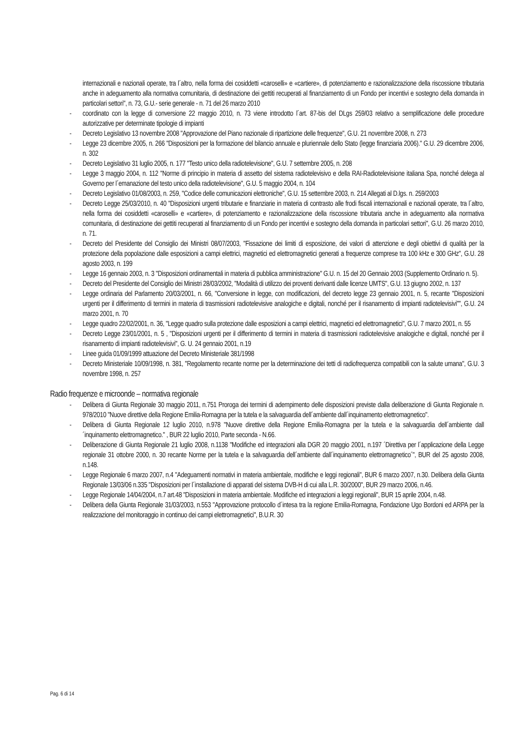internazionali e nazionali operate, tra l´altro, nella forma dei cosiddetti «caroselli» e «cartiere», di potenziamento e razionalizzazione della riscossione tributaria anche in adeguamento alla normativa comunitaria, di destinazione dei gettiti recuperati al finanziamento di un Fondo per incentivi e sostegno della domanda in particolari settori", n. 73, G.U.- serie generale - n. 71 del 26 marzo 2010
- coordinato con la legge di conversione 22 maggio 2010, n. 73 viene introdotto l´art. 87-bis del DLgs 259/03 relativo a semplificazione delle procedure autorizzative per determinate tipologie di impianti
- Decreto Legislativo 13 novembre 2008 "Approvazione del Piano nazionale di ripartizione delle frequenze", G.U. 21 novembre 2008, n. 273
- Legge 23 dicembre 2005, n. 266 "Disposizioni per la formazione del bilancio annuale e pluriennale dello Stato (legge finanziaria 2006)." G.U. 29 dicembre 2006, n. 302
- Decreto Legislativo 31 luglio 2005, n. 177 "Testo unico della radiotelevisione", G.U. 7 settembre 2005, n. 208
- Legge 3 maggio 2004, n. 112 "Norme di principio in materia di assetto del sistema radiotelevisivo e della RAI-Radiotelevisione italiana Spa, nonché delega al Governo per l´emanazione del testo unico della radiotelevisione", G.U. 5 maggio 2004, n. 104
- Decreto Legislativo 01/08/2003, n. 259, "Codice delle comunicazioni elettroniche", G.U. 15 settembre 2003, n. 214 Allegati al D.lgs. n. 259/2003
- Decreto Legge 25/03/2010, n. 40 "Disposizioni urgenti tributarie e finanziarie in materia di contrasto alle frodi fiscali internazionali e nazionali operate, tra l´altro, nella forma dei cosiddetti «caroselli» e «cartiere», di potenziamento e razionalizzazione della riscossione tributaria anche in adeguamento alla normativa comunitaria, di destinazione dei gettiti recuperati al finanziamento di un Fondo per incentivi e sostegno della domanda in particolari settori", G.U. 26 marzo 2010, n. 71.
- Decreto del Presidente del Consiglio dei Ministri 08/07/2003, "Fissazione dei limiti di esposizione, dei valori di attenzione e degli obiettivi di qualità per la protezione della popolazione dalle esposizioni a campi elettrici, magnetici ed elettromagnetici generati a frequenze comprese tra 100 kHz e 300 GHz", G.U. 28 agosto 2003, n. 199
- Legge 16 gennaio 2003, n. 3 "Disposizioni ordinamentali in materia di pubblica amministrazione" G.U. n. 15 del 20 Gennaio 2003 (Supplemento Ordinario n. 5).
- Decreto del Presidente del Consiglio dei Ministri 28/03/2002, "Modalità di utilizzo dei proventi derivanti dalle licenze UMTS", G.U. 13 giugno 2002, n. 137
- Legge ordinaria del Parlamento 20/03/2001, n. 66, "Conversione in legge, con modificazioni, del decreto legge 23 gennaio 2001, n. 5, recante "Disposizioni urgenti per il differimento di termini in materia di trasmissioni radiotelevisive analogiche e digitali, nonché per il risanamento di impianti radiotelevisivi"", G.U. 24 marzo 2001, n. 70
- Legge quadro 22/02/2001, n. 36, "Legge quadro sulla protezione dalle esposizioni a campi elettrici, magnetici ed elettromagnetici", G.U. 7 marzo 2001, n. 55
- Decreto Legge 23/01/2001, n. 5 , "Disposizioni urgenti per il differimento di termini in materia di trasmissioni radiotelevisive analogiche e digitali, nonché per il risanamento di impianti radiotelevisivi", G. U. 24 gennaio 2001, n.19
- Linee guida 01/09/1999 attuazione del Decreto Ministeriale 381/1998
- Decreto Ministeriale 10/09/1998, n. 381, "Regolamento recante norme per la determinazione dei tetti di radiofrequenza compatibili con la salute umana", G.U. 3 novembre 1998, n. 257
Radio frequenze e microonde – normativa regionale
- Delibera di Giunta Regionale 30 maggio 2011, n.751 Proroga dei termini di adempimento delle disposizioni previste dalla deliberazione di Giunta Regionale n. 978/2010 "Nuove direttive della Regione Emilia-Romagna per la tutela e la salvaguardia dell´ambiente dall´inquinamento elettromagnetico".
- Delibera di Giunta Regionale 12 luglio 2010, n.978 "Nuove direttive della Regione Emilia-Romagna per la tutela e la salvaguardia dell´ambiente dall´inquinamento elettromagnetico." , BUR 22 luglio 2010, Parte seconda - N.66.
- Deliberazione di Giunta Regionale 21 luglio 2008, n.1138 "Modifiche ed integrazioni alla DGR 20 maggio 2001, n.197 ´Direttiva per l´applicazione della Legge regionale 31 ottobre 2000, n. 30 recante Norme per la tutela e la salvaguardia dell´ambiente dall´inquinamento elettromagnetico´", BUR del 25 agosto 2008, n.148.
- Legge Regionale 6 marzo 2007, n.4 "Adeguamenti normativi in materia ambientale, modifiche e leggi regionali", BUR 6 marzo 2007, n.30. Delibera della Giunta Regionale 13/03/06 n.335 "Disposizioni per l´installazione di apparati del sistema DVB-H di cui alla L.R. 30/2000", BUR 29 marzo 2006, n.46.
- Legge Regionale 14/04/2004, n.7 art.48 "Disposizioni in materia ambientale. Modifiche ed integrazioni a leggi regionali", BUR 15 aprile 2004, n.48.
- Delibera della Giunta Regionale 31/03/2003, n.553 "Approvazione protocollo d´intesa tra la regione Emilia-Romagna, Fondazione Ugo Bordoni ed ARPA per la realizzazione del monitoraggio in continuo dei campi elettromagnetici", B.U.R. 30
Pag. 6 di 14